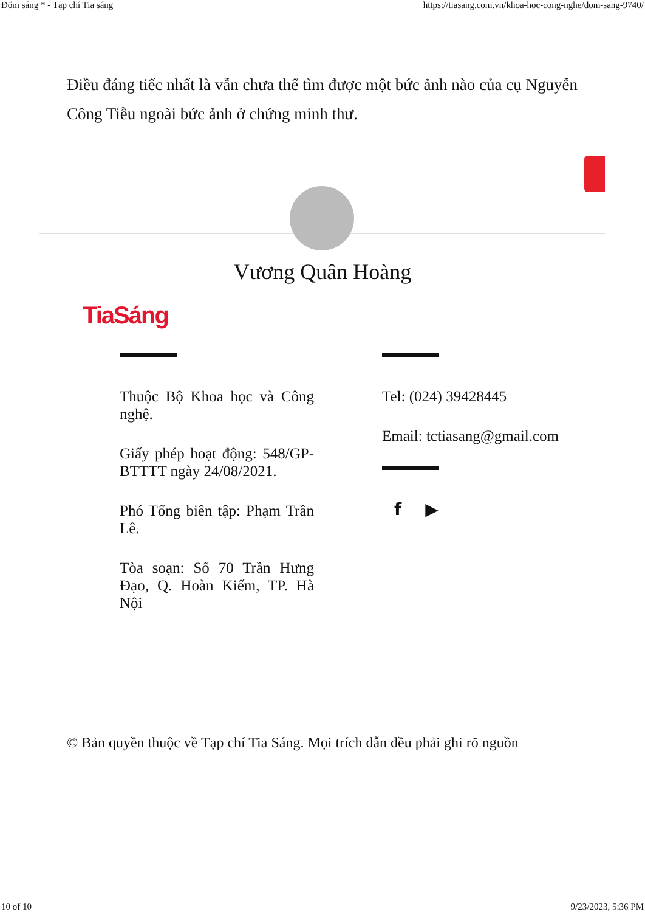Đốm sáng * - Tạp chí Tia sáng https://tiasang.com.vn/khoa-hoc-cong-nghe/dom-sang-9740/
Điều đáng tiếc nhất là vẫn chưa thể tìm được một bức ảnh nào của cụ Nguyễn Công Tiễu ngoài bức ảnh ở chứng minh thư.
Vương Quân Hoàng
TiaSáng
Thuộc Bộ Khoa học và Công nghệ.
Giấy phép hoạt động: 548/GP-BTTTT ngày 24/08/2021.
Phó Tổng biên tập: Phạm Trần Lê.
Tòa soạn: Số 70 Trần Hưng Đạo, Q. Hoàn Kiếm, TP. Hà Nội
Tel: (024) 39428445
Email: tctiasang@gmail.com
f ▶
© Bản quyền thuộc về Tạp chí Tia Sáng. Mọi trích dẫn đều phải ghi rõ nguồn
10 of 10 9/23/2023, 5:36 PM